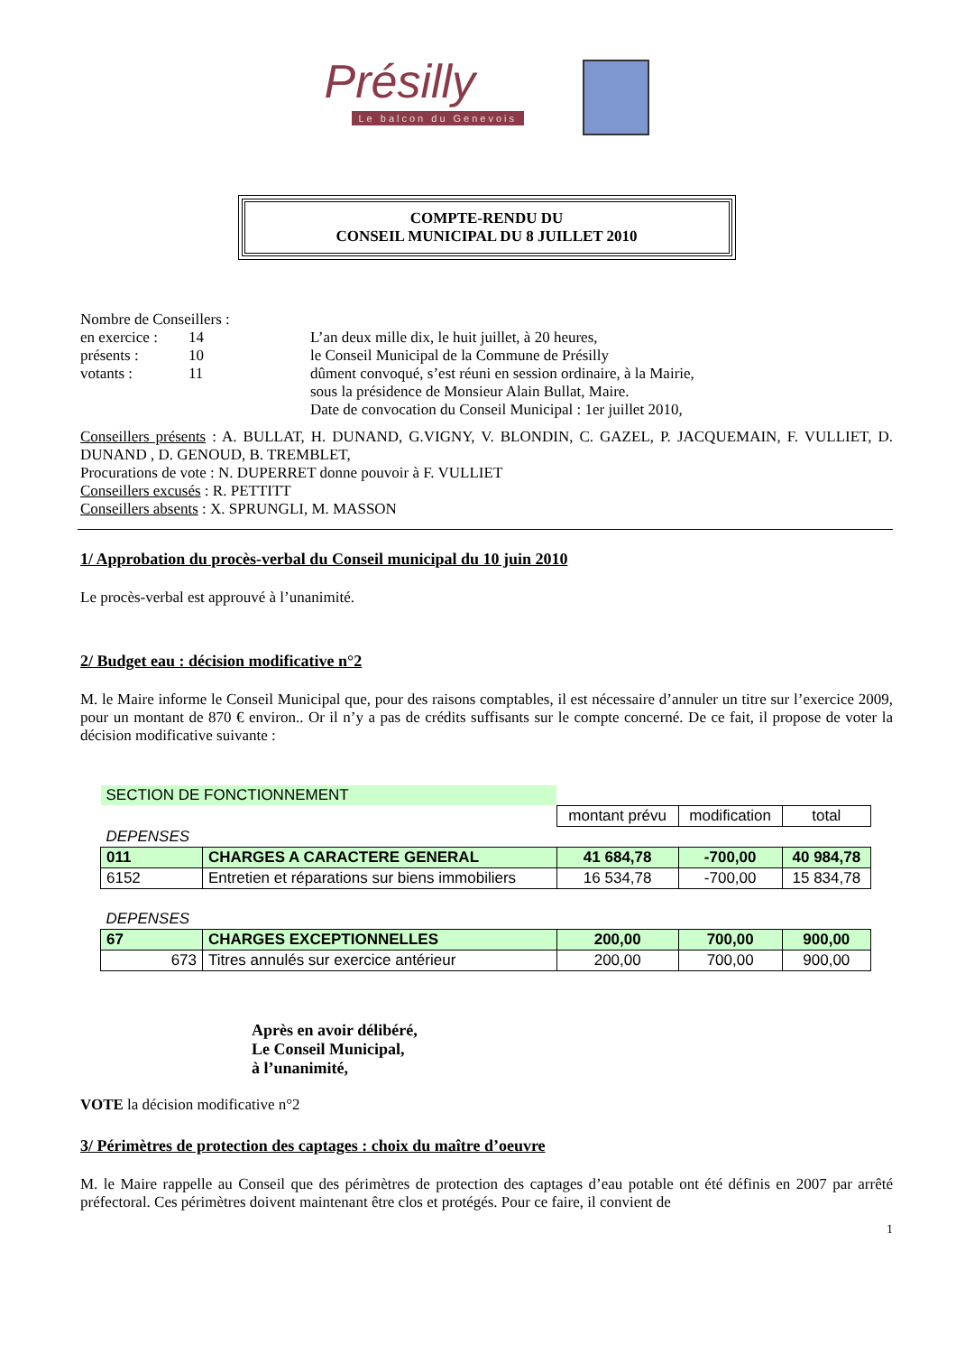Présilly
Le balcon du Genevois
COMPTE-RENDU DU
CONSEIL MUNICIPAL DU 8 JUILLET 2010
Nombre de Conseillers :
en exercice : 14 L’an deux mille dix, le huit juillet, à 20 heures,
présents : 10 le Conseil Municipal de la Commune de Présilly
votants : 11 dûment convoqué, s’est réuni en session ordinaire, à la Mairie,
sous la présidence de Monsieur Alain Bullat, Maire.
Date de convocation du Conseil Municipal : 1er juillet 2010,
Conseillers présents : A. BULLAT, H. DUNAND, G.VIGNY, V. BLONDIN, C. GAZEL, P. JACQUEMAIN, F. VULLIET, D. DUNAND , D. GENOUD, B. TREMBLET,
Procurations de vote : N. DUPERRET donne pouvoir à F. VULLIET
Conseillers excusés : R. PETTITT
Conseillers absents : X. SPRUNGLI, M. MASSON
1/ Approbation du procès-verbal du Conseil municipal du 10 juin 2010
Le procès-verbal est approuvé à l’unanimité.
2/ Budget eau : décision modificative n°2
M. le Maire informe le Conseil Municipal que, pour des raisons comptables, il est nécessaire d’annuler un titre sur l’exercice 2009, pour un montant de 870 € environ.. Or il n’y a pas de crédits suffisants sur le compte concerné. De ce fait, il propose de voter la décision modificative suivante :
| SECTION DE FONCTIONNEMENT | | | | |
| | | montant prévu | modification | total |
| DEPENSES | | | | |
| 011 | CHARGES A CARACTERE GENERAL | 41 684,78 | -700,00 | 40 984,78 |
| 6152 | Entretien et réparations sur biens immobiliers | 16 534,78 | -700,00 | 15 834,78 |
| DEPENSES | | | | |
| 67 | CHARGES EXCEPTIONNELLES | 200,00 | 700,00 | 900,00 |
| 673 | Titres annulés sur exercice antérieur | 200,00 | 700,00 | 900,00 |
Après en avoir délibéré,
Le Conseil Municipal,
à l’unanimité,
VOTE la décision modificative n°2
3/ Périmètres de protection des captages : choix du maître d’oeuvre
M. le Maire rappelle au Conseil que des périmètres de protection des captages d’eau potable ont été définis en 2007 par arrêté préfectoral. Ces périmètres doivent maintenant être clos et protégés. Pour ce faire, il convient de
1